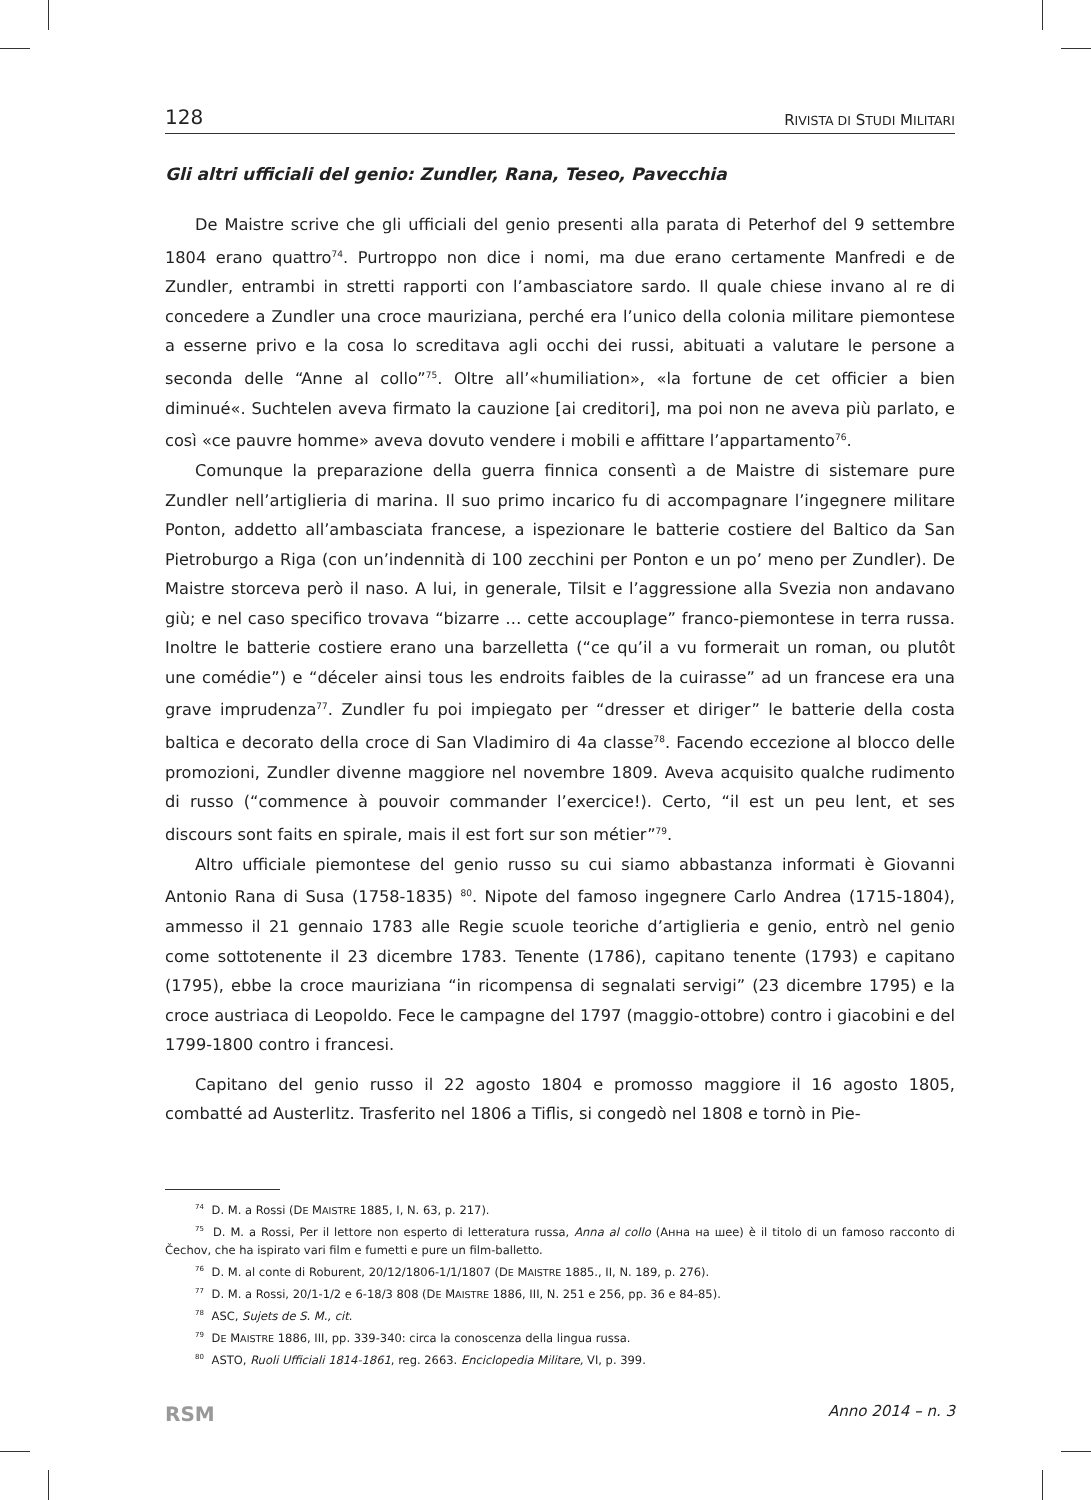128 RIVISTA DI STUDI MILITARI
Gli altri ufficiali del genio: Zundler, Rana, Teseo, Pavecchia
De Maistre scrive che gli ufficiali del genio presenti alla parata di Peterhof del 9 settembre 1804 erano quattro<sup>74</sup>. Purtroppo non dice i nomi, ma due erano certamente Manfredi e de Zundler, entrambi in stretti rapporti con l’ambasciatore sardo. Il quale chiese invano al re di concedere a Zundler una croce mauriziana, perché era l’unico della colonia militare piemontese a esserne privo e la cosa lo screditava agli occhi dei russi, abituati a valutare le persone a seconda delle “Anne al collo”<sup>75</sup>. Oltre all’«humiliation», «la fortune de cet officier a bien diminué«. Suchtelen aveva firmato la cauzione [ai creditori], ma poi non ne aveva più parlato, e così «ce pauvre homme» aveva dovuto vendere i mobili e affittare l’appartamento<sup>76</sup>.
Comunque la preparazione della guerra finnica consentì a de Maistre di sistemare pure Zundler nell’artiglieria di marina. Il suo primo incarico fu di accompagnare l’ingegnere militare Ponton, addetto all’ambasciata francese, a ispezionare le batterie costiere del Baltico da San Pietroburgo a Riga (con un’indennità di 100 zecchini per Ponton e un po’ meno per Zundler). De Maistre storceva però il naso. A lui, in generale, Tilsit e l’aggressione alla Svezia non andavano giù; e nel caso specifico trovava “bizarre … cette accouplage” franco-piemontese in terra russa. Inoltre le batterie costiere erano una barzelletta (“ce qu’il a vu formerait un roman, ou plutôt une comédie”) e “déceler ainsi tous les endroits faibles de la cuirasse” ad un francese era una grave imprudenza<sup>77</sup>. Zundler fu poi impiegato per “dresser et diriger” le batterie della costa baltica e decorato della croce di San Vladimiro di 4a classe<sup>78</sup>. Facendo eccezione al blocco delle promozioni, Zundler divenne maggiore nel novembre 1809. Aveva acquisito qualche rudimento di russo (“commence à pouvoir commander l’exercice!). Certo, “il est un peu lent, et ses discours sont faits en spirale, mais il est fort sur son métier”<sup>79</sup>.
Altro ufficiale piemontese del genio russo su cui siamo abbastanza informati è Giovanni Antonio Rana di Susa (1758-1835) <sup>80</sup>. Nipote del famoso ingegnere Carlo Andrea (1715-1804), ammesso il 21 gennaio 1783 alle Regie scuole teoriche d’artiglieria e genio, entrò nel genio come sottotenente il 23 dicembre 1783. Tenente (1786), capitano tenente (1793) e capitano (1795), ebbe la croce mauriziana “in ricompensa di segnalati servigi” (23 dicembre 1795) e la croce austriaca di Leopoldo. Fece le campagne del 1797 (maggio-ottobre) contro i giacobini e del 1799-1800 contro i francesi.
Capitano del genio russo il 22 agosto 1804 e promosso maggiore il 16 agosto 1805, combatté ad Austerlitz. Trasferito nel 1806 a Tiflis, si congedò nel 1808 e tornò in Pie-
<sup>74</sup> D. M. a Rossi (DE MAISTRE 1885, I, N. 63, p. 217).
<sup>75</sup> D. M. a Rossi, Per il lettore non esperto di letteratura russa, Anna al collo (Анна на шее) è il titolo di un famoso racconto di Čechov, che ha ispirato vari film e fumetti e pure un film-balletto.
<sup>76</sup> D. M. al conte di Roburent, 20/12/1806-1/1/1807 (DE MAISTRE 1885., II, N. 189, p. 276).
<sup>77</sup> D. M. a Rossi, 20/1-1/2 e 6-18/3 808 (DE MAISTRE 1886, III, N. 251 e 256, pp. 36 e 84-85).
<sup>78</sup> ASC, Sujets de S. M., cit.
<sup>79</sup> DE MAISTRE 1886, III, pp. 339-340: circa la conoscenza della lingua russa.
<sup>80</sup> ASTO, Ruoli Ufficiali 1814-1861, reg. 2663. Enciclopedia Militare, VI, p. 399.
RSM Anno 2014 – n. 3